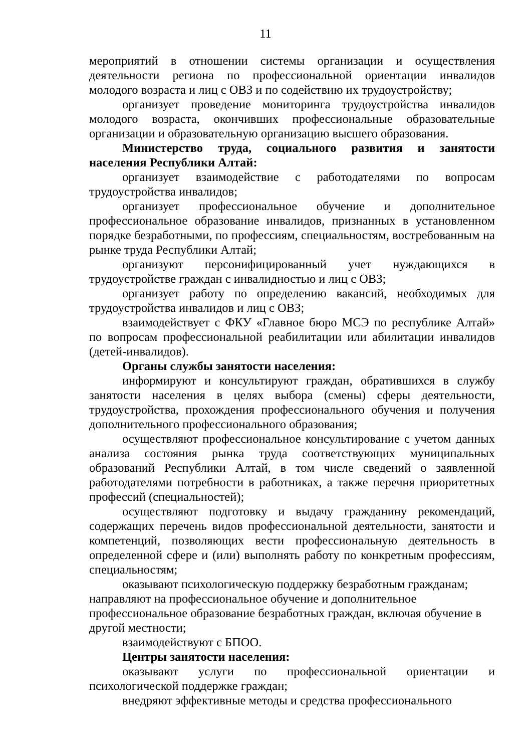11
мероприятий в отношении системы организации и осуществления деятельности региона по профессиональной ориентации инвалидов молодого возраста и лиц с ОВЗ и по содействию их трудоустройству;
организует проведение мониторинга трудоустройства инвалидов молодого возраста, окончивших профессиональные образовательные организации и образовательную организацию высшего образования.
Министерство труда, социального развития и занятости населения Республики Алтай:
организует взаимодействие с работодателями по вопросам трудоустройства инвалидов;
организует профессиональное обучение и дополнительное профессиональное образование инвалидов, признанных в установленном порядке безработными, по профессиям, специальностям, востребованным на рынке труда Республики Алтай;
организуют персонифицированный учет нуждающихся в трудоустройстве граждан с инвалидностью и лиц с ОВЗ;
организует работу по определению вакансий, необходимых для трудоустройства инвалидов и лиц с ОВЗ;
взаимодействует с ФКУ «Главное бюро МСЭ по республике Алтай» по вопросам профессиональной реабилитации или абилитации инвалидов (детей-инвалидов).
Органы службы занятости населения:
информируют и консультируют граждан, обратившихся в службу занятости населения в целях выбора (смены) сферы деятельности, трудоустройства, прохождения профессионального обучения и получения дополнительного профессионального образования;
осуществляют профессиональное консультирование с учетом данных анализа состояния рынка труда соответствующих муниципальных образований Республики Алтай, в том числе сведений о заявленной работодателями потребности в работниках, а также перечня приоритетных профессий (специальностей);
осуществляют подготовку и выдачу гражданину рекомендаций, содержащих перечень видов профессиональной деятельности, занятости и компетенций, позволяющих вести профессиональную деятельность в определенной сфере и (или) выполнять работу по конкретным профессиям, специальностям;
оказывают психологическую поддержку безработным гражданам;
направляют на профессиональное обучение и дополнительное
профессиональное образование безработных граждан, включая обучение в другой местности;
взаимодействуют с БПОО.
Центры занятости населения:
оказывают услуги по профессиональной ориентации и психологической поддержке граждан;
внедряют эффективные методы и средства профессионального